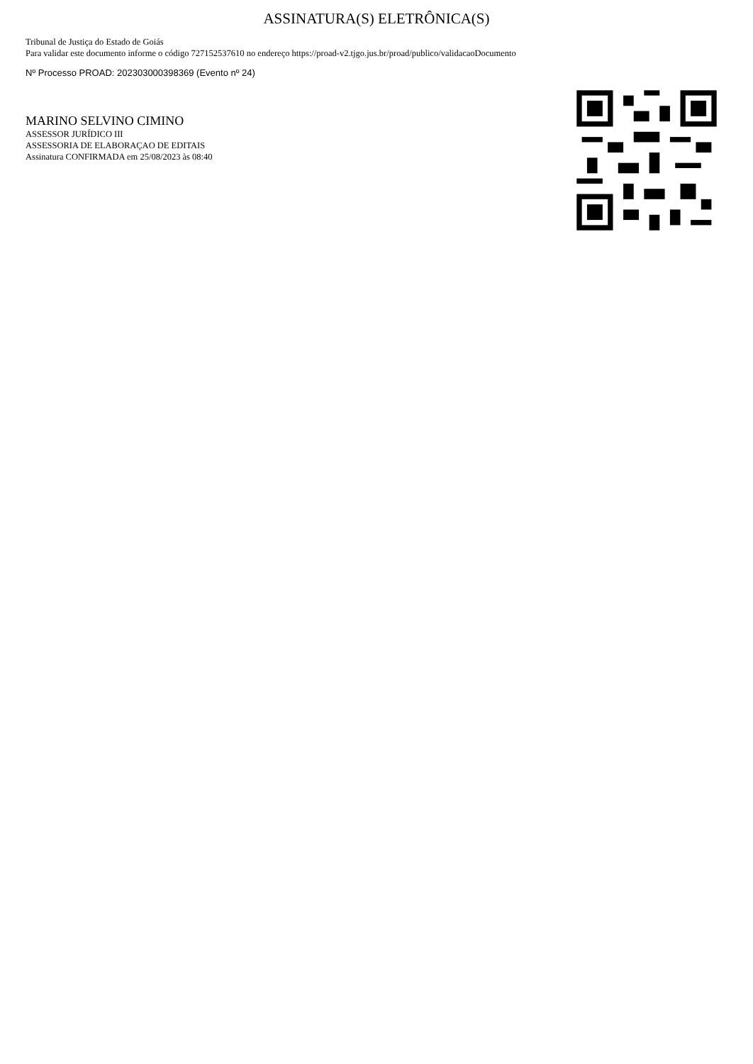ASSINATURA(S) ELETRÔNICA(S)
Tribunal de Justiça do Estado de Goiás
Para validar este documento informe o código 727152537610 no endereço https://proad-v2.tjgo.jus.br/proad/publico/validacaoDocumento
Nº Processo PROAD: 202303000398369 (Evento nº 24)
MARINO SELVINO CIMINO
ASSESSOR JURÍDICO III
ASSESSORIA DE ELABORAÇAO DE EDITAIS
Assinatura CONFIRMADA em 25/08/2023 às 08:40